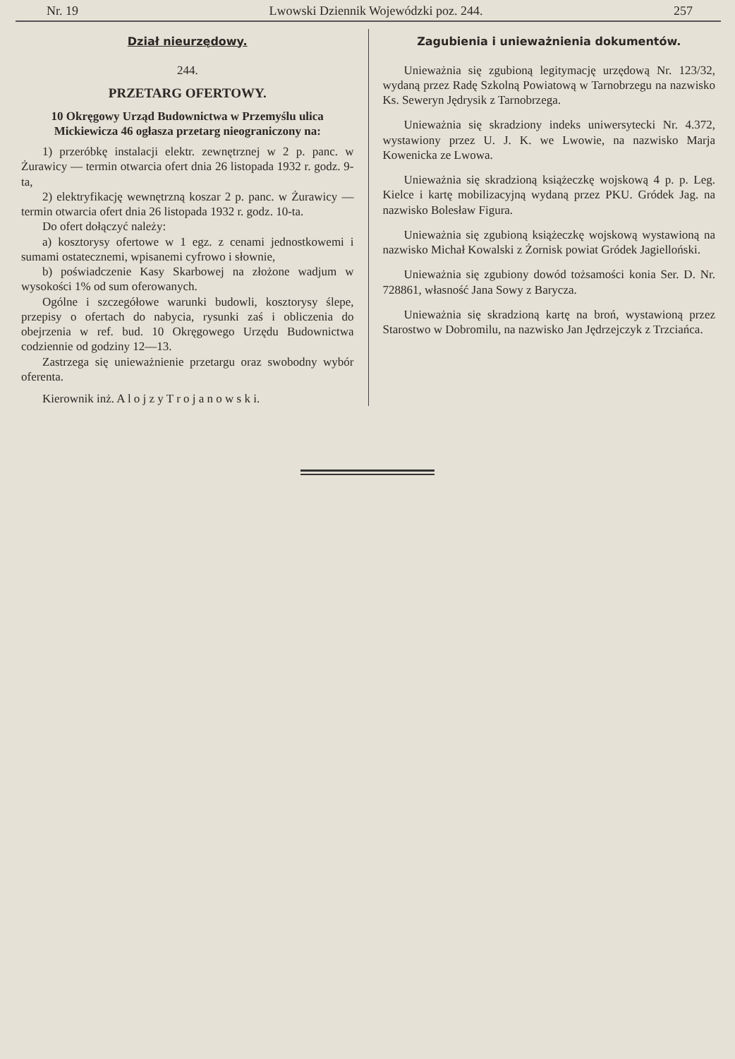Nr. 19 Lwowski Dziennik Wojewódzki poz. 244. 257
Dział nieurzędowy.
244.
PRZETARG OFERTOWY.
10 Okręgowy Urząd Budownictwa w Przemyślu ulica Mickiewicza 46 ogłasza przetarg nieograniczony na:
1) przeróbkę instalacji elektr. zewnętrznej w 2 p. panc. w Żurawicy — termin otwarcia ofert dnia 26 listopada 1932 r. godz. 9-ta,
2) elektryfikację wewnętrzną koszar 2 p. panc. w Żurawicy — termin otwarcia ofert dnia 26 listopada 1932 r. godz. 10-ta.
Do ofert dołączyć należy:
a) kosztorysy ofertowe w 1 egz. z cenami jednostkowemi i sumami ostatecznemi, wpisanemi cyfrowo i słownie,
b) poświadczenie Kasy Skarbowej na złożone wadjum w wysokości 1% od sum oferowanych.
Ogólne i szczegółowe warunki budowli, kosztorysy ślepe, przepisy o ofertach do nabycia, rysunki zaś i obliczenia do obejrzenia w ref. bud. 10 Okręgowego Urzędu Budownictwa codziennie od godziny 12—13.
Zastrzega się unieważnienie przetargu oraz swobodny wybór oferenta.
Kierownik inż. A l o j z y T r o j a n o w s k i.
Zagubienia i unieważnienia dokumentów.
Unieważnia się zgubioną legitymację urzędową Nr. 123/32, wydaną przez Radę Szkolną Powiatową w Tarnobrzegu na nazwisko Ks. Seweryn Jędrysik z Tarnobrzega.
Unieważnia się skradziony indeks uniwersytecki Nr. 4.372, wystawiony przez U. J. K. we Lwowie, na nazwisko Marja Kowenicka ze Lwowa.
Unieważnia się skradzioną książeczkę wojskową 4 p. p. Leg. Kielce i kartę mobilizacyjną wydaną przez PKU. Gródek Jag. na nazwisko Bolesław Figura.
Unieważnia się zgubioną książeczkę wojskową wystawioną na nazwisko Michał Kowalski z Żornisk powiat Gródek Jagielloński.
Unieważnia się zgubiony dowód tożsamości konia Ser. D. Nr. 728861, własność Jana Sowy z Barycza.
Unieważnia się skradzioną kartę na broń, wystawioną przez Starostwo w Dobromilu, na nazwisko Jan Jędrzejczyk z Trzciańca.